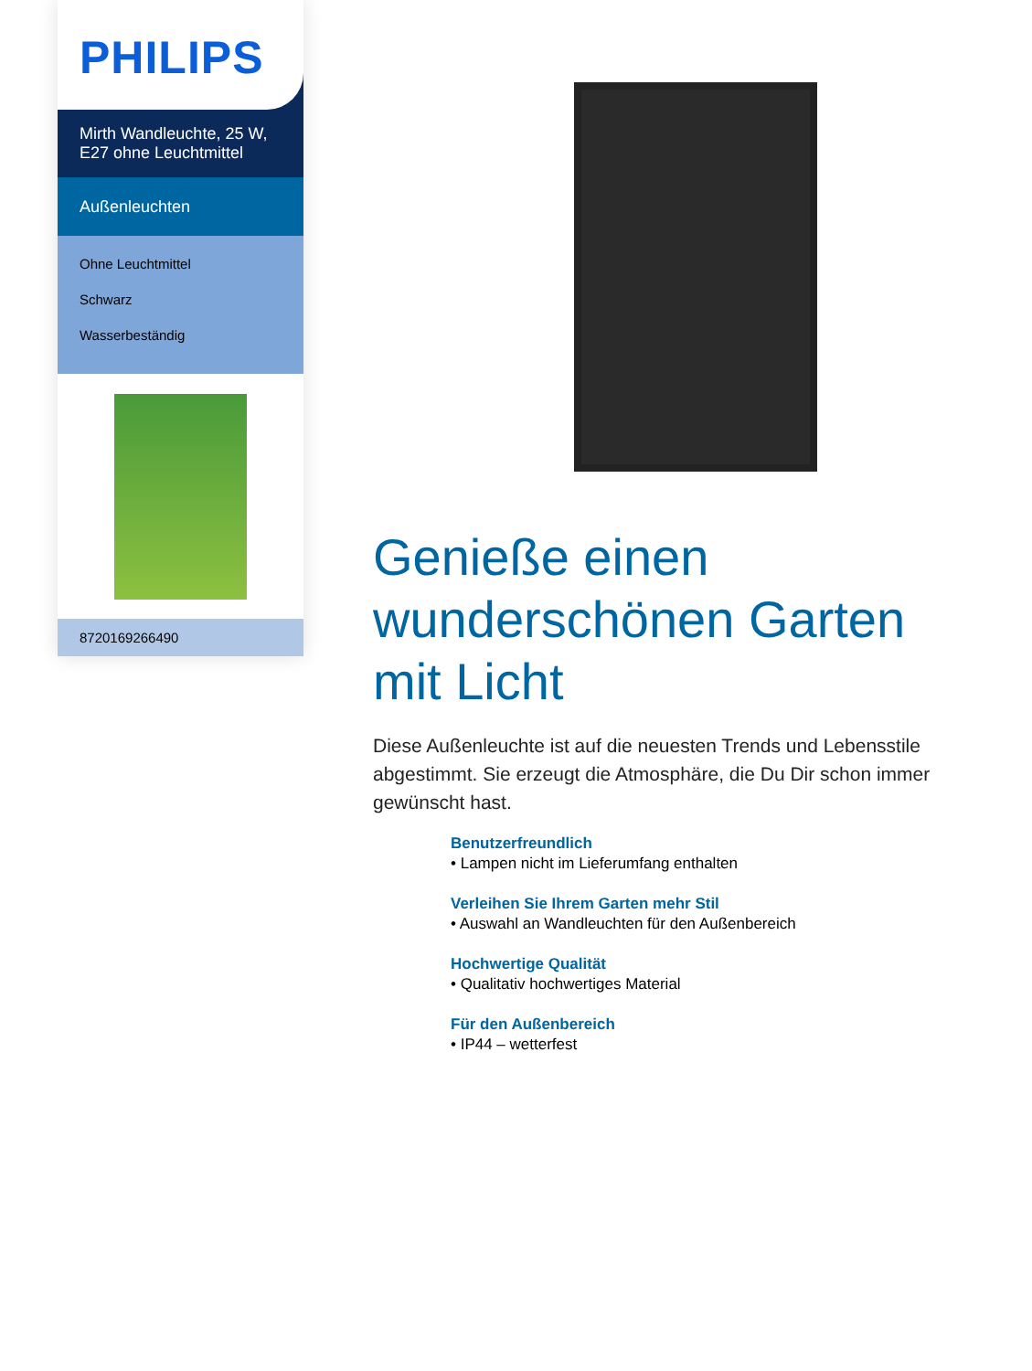PHILIPS
Mirth Wandleuchte, 25 W, E27 ohne Leuchtmittel
Außenleuchten
Ohne Leuchtmittel
Schwarz
Wasserbeständig
8720169266490
Genieße einen wunderschönen Garten mit Licht
Diese Außenleuchte ist auf die neuesten Trends und Lebensstile abgestimmt. Sie erzeugt die Atmosphäre, die Du Dir schon immer gewünscht hast.
Benutzerfreundlich
• Lampen nicht im Lieferumfang enthalten
Verleihen Sie Ihrem Garten mehr Stil
• Auswahl an Wandleuchten für den Außenbereich
Hochwertige Qualität
• Qualitativ hochwertiges Material
Für den Außenbereich
• IP44 – wetterfest